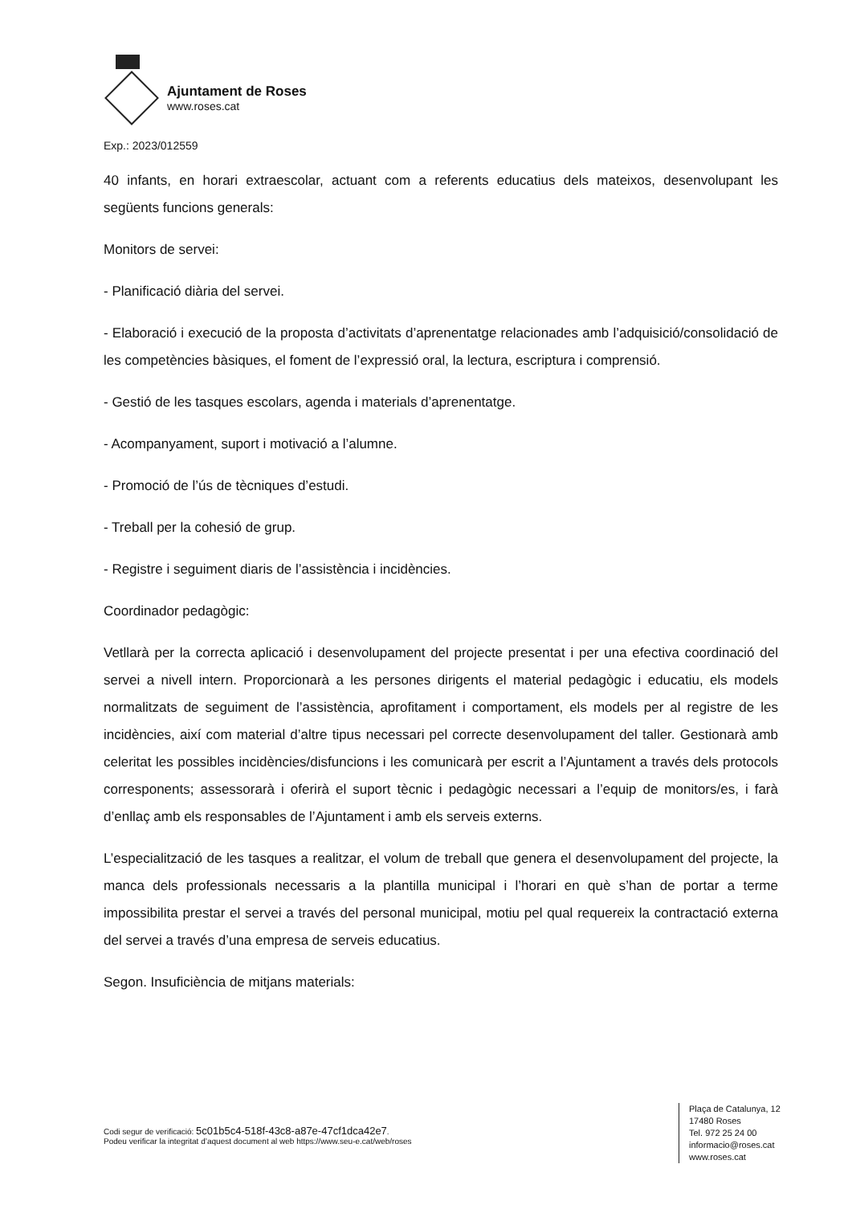Ajuntament de Roses
www.roses.cat
Exp.: 2023/012559
40 infants, en horari extraescolar, actuant com a referents educatius dels mateixos, desenvolupant les següents funcions generals:
Monitors de servei:
- Planificació diària del servei.
- Elaboració i execució de la proposta d’activitats d’aprenentatge relacionades amb l’adquisició/consolidació de les competències bàsiques, el foment de l’expressió oral, la lectura, escriptura i comprensió.
- Gestió de les tasques escolars, agenda i materials d’aprenentatge.
- Acompanyament, suport i motivació a l’alumne.
- Promoció de l’ús de tècniques d’estudi.
- Treball per la cohesió de grup.
- Registre i seguiment diaris de l’assistència i incidències.
Coordinador pedagògic:
Vetllarà per la correcta aplicació i desenvolupament del projecte presentat i per una efectiva coordinació del servei a nivell intern. Proporcionarà a les persones dirigents el material pedagògic i educatiu, els models normalitzats de seguiment de l’assistència, aprofitament i comportament, els models per al registre de les incidències, així com material d’altre tipus necessari pel correcte desenvolupament del taller. Gestionarà amb celeritat les possibles incidències/disfuncions i les comunicarà per escrit a l’Ajuntament a través dels protocols corresponents; assessorarà i oferirà el suport tècnic i pedagògic necessari a l’equip de monitors/es, i farà d’enllaç amb els responsables de l’Ajuntament i amb els serveis externs.
L’especialització de les tasques a realitzar, el volum de treball que genera el desenvolupament del projecte, la manca dels professionals necessaris a la plantilla municipal i l’horari en què s’han de portar a terme impossibilita prestar el servei a través del personal municipal, motiu pel qual requereix la contractació externa del servei a través d’una empresa de serveis educatius.
Segon. Insuficiència de mitjans materials:
Codi segur de verificació: 5c01b5c4-518f-43c8-a87e-47cf1dca42e7.
Podeu verificar la integritat d’aquest document al web https://www.seu-e.cat/web/roses
Plaça de Catalunya, 12
17480 Roses
Tel. 972 25 24 00
informacio@roses.cat
www.roses.cat